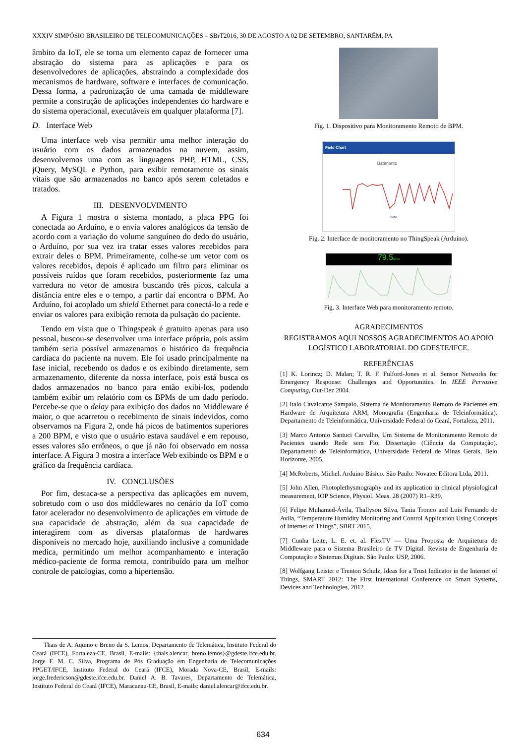XXXIV SIMPÓSIO BRASILEIRO DE TELECOMUNICAÇÕES – SBrT2016, 30 DE AGOSTO A 02 DE SETEMBRO, SANTARÉM, PA
âmbito da IoT, ele se torna um elemento capaz de fornecer uma abstração do sistema para as aplicações e para os desenvolvedores de aplicações, abstraindo a complexidade dos mecanismos de hardware, software e interfaces de comunicação. Dessa forma, a padronização de uma camada de middleware permite a construção de aplicações independentes do hardware e do sistema operacional, executáveis em qualquer plataforma [7].
D. Interface Web
Uma interface web visa permitir uma melhor interação do usuário com os dados armazenados na nuvem, assim, desenvolvemos uma com as linguagens PHP, HTML, CSS, jQuery, MySQL e Python, para exibir remotamente os sinais vitais que são armazenados no banco após serem coletados e tratados.
III. DESENVOLVIMENTO
A Figura 1 mostra o sistema montado, a placa PPG foi conectada ao Arduíno, e o envia valores analógicos da tensão de acordo com a variação do volume sanguíneo do dedo do usuário, o Arduíno, por sua vez ira tratar esses valores recebidos para extrair deles o BPM. Primeiramente, colhe-se um vetor com os valores recebidos, depois é aplicado um filtro para eliminar os possíveis ruídos que foram recebidos, posteriormente faz uma varredura no vetor de amostra buscando três picos, calcula a distância entre eles e o tempo, a partir daí encontra o BPM. Ao Arduíno, foi acoplado um shield Ethernet para conectá-lo a rede e enviar os valores para exibição remota da pulsação do paciente.
Tendo em vista que o Thingspeak é gratuito apenas para uso pessoal, buscou-se desenvolver uma interface própria, pois assim também seria possível armazenamos o histórico da frequência cardíaca do paciente na nuvem. Ele foi usado principalmente na fase inicial, recebendo os dados e os exibindo diretamente, sem armazenamento, diferente da nossa interface, pois está busca os dados armazenados no banco para então exibi-los, podendo também exibir um relatório com os BPMs de um dado período. Percebe-se que o delay para exibição dos dados no Middleware é maior, o que acarretou o recebimento de sinais indevidos, como observamos na Figura 2, onde há picos de batimentos superiores a 200 BPM, e visto que o usuário estava saudável e em repouso, esses valores são errôneos, o que já não foi observado em nossa interface. A Figura 3 mostra a interface Web exibindo os BPM e o gráfico da frequência cardíaca.
IV. CONCLUSÕES
Por fim, destaca-se a perspectiva das aplicações em nuvem, sobretudo com o uso dos middlewares no cenário da IoT como fator acelerador no desenvolvimento de aplicações em virtude de sua capacidade de abstração, além da sua capacidade de interagirem com as diversas plataformas de hardwares disponíveis no mercado hoje, auxiliando inclusive a comunidade medica, permitindo um melhor acompanhamento e interação médico-paciente de forma remota, contribuído para um melhor controle de patologias, como a hipertensão.
Fig. 1. Dispositivo para Monitoramento Remoto de BPM.
Field Chart
Batimento
Date
Fig. 2. Interface de monitoramento no ThingSpeak (Arduino).
79.5BPM
Fig. 3. Interface Web para monitoramento remoto.
AGRADECIMENTOS
REGISTRAMOS AQUI NOSSOS AGRADECIMENTOS AO APOIO LOGÍSTICO LABORATORIAL DO GDESTE/IFCE.
REFERÊNCIAS
[1] K. Lorincz; D. Malan; T. R. F. Fulford-Jones et al. Sensor Networks for Emergency Response: Challenges and Opportunities. In IEEE Pervasive Computing, Out-Dez 2004.
[2] Italo Cavalcante Sampaio, Sistema de Monitoramento Remoto de Pacientes em Hardware de Arquitetura ARM, Monografia (Engenharia de Teleinformática). Departamento de Teleinformática, Universidade Federal do Ceará, Fortaleza, 2011.
[3] Marco Antonio Santuci Carvalho, Um Sistema de Monitoramento Remoto de Pacientes usando Rede sem Fio, Dissertação (Ciência da Computação). Departamento de Teleinformática, Universidade Federal de Minas Gerais, Belo Horizonte, 2005.
[4] McRoberts, Michel. Arduino Básico. São Paulo: Novatec Editora Ltda, 2011.
[5] John Allen, Photoplethysmography and its application in clinical physiological measurement, IOP Science, Physiol. Meas. 28 (2007) R1–R39.
[6] Felipe Muhamed-Ávila, Thallyson Silva, Tania Tronco and Luis Fernando de Avila, “Temperature Humidity Monitoring and Control Application Using Concepts of Internet of Things”, SBRT 2015.
[7] Cunha Leite, L. E. et. al. FlexTV — Uma Proposta de Arquitetura de Middleware para o Sistema Brasileiro de TV Digital. Revista de Engenharia de Computação e Sistemas Digitais. São Paulo: USP, 2006.
[8] Wolfgang Leister e Trenton Schulz, Ideas for a Trust Indicator in the Internet of Things, SMART 2012: The First International Conference on Smart Systems, Devices and Technologies, 2012.
Thais de A. Aquino e Breno da S. Lemos, Departamento de Telemática, Instituto Federal do Ceará (IFCE), Fortaleza-CE, Brasil, E-mails: {thais.alencar, breno.lemos}@gdeste.ifce.edu.br. Jorge F. M. C. Silva, Programa de Pós Graduação em Engenharia de Telecomunicações PPGET/IFCE, Instituto Federal do Ceará (IFCE), Morada Nova-CE, Brasil, E-mails: jorge.fredericson@gdeste.ifce.edu.br. Daniel A. B. Tavares¸ Departamento de Telemática, Instituto Federal do Ceará (IFCE), Maracanau-CE, Brasil, E-mails: daniel.alencar@ifce.edu.br.
634